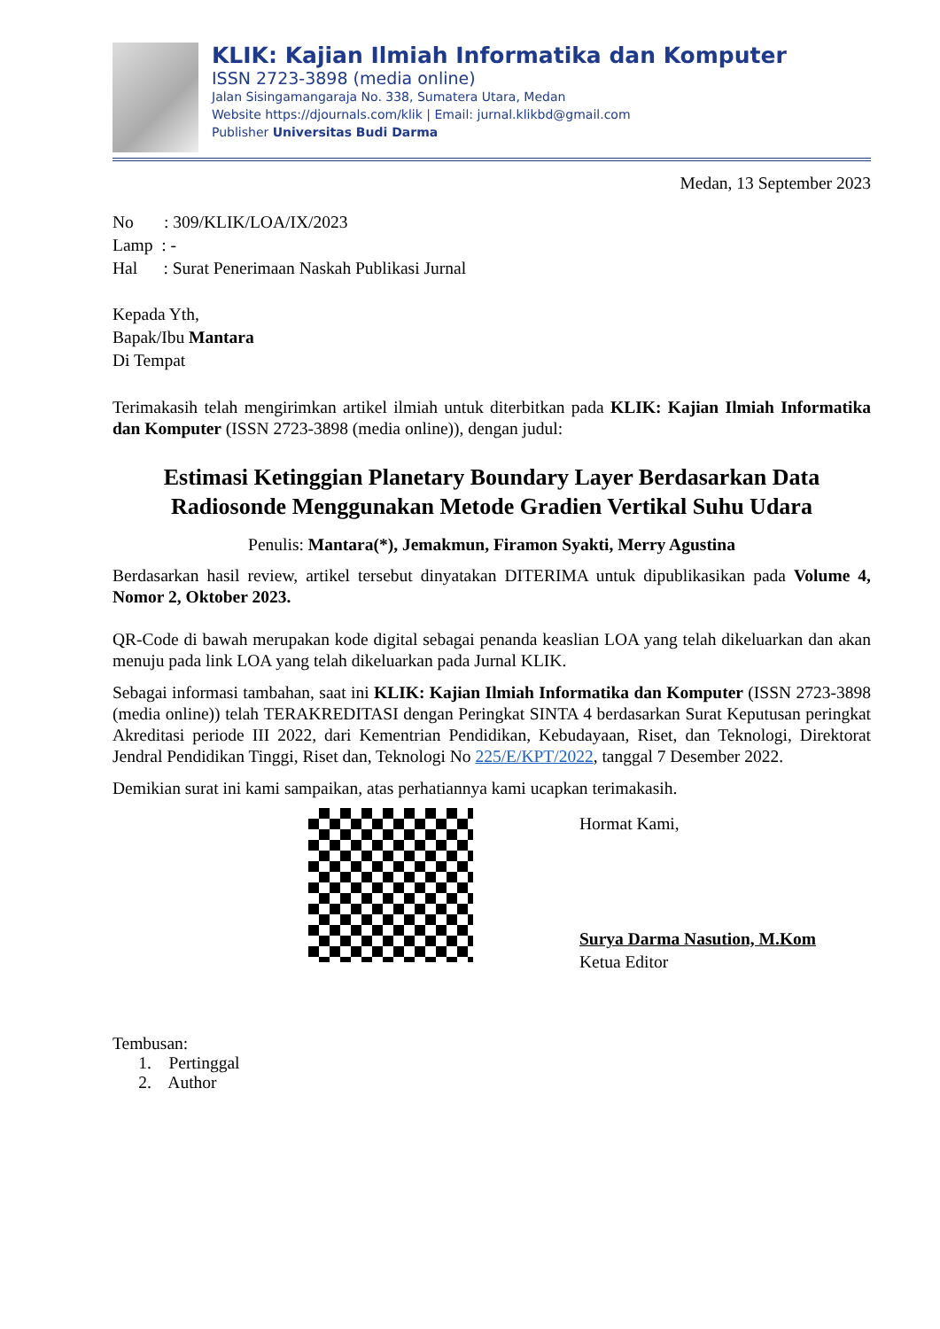KLIK: Kajian Ilmiah Informatika dan Komputer
ISSN 2723-3898 (media online)
Jalan Sisingamangaraja No. 338, Sumatera Utara, Medan
Website https://djournals.com/klik | Email: jurnal.klikbd@gmail.com
Publisher Universitas Budi Darma
Medan, 13 September 2023
No : 309/KLIK/LOA/IX/2023
Lamp : -
Hal : Surat Penerimaan Naskah Publikasi Jurnal
Kepada Yth,
Bapak/Ibu Mantara
Di Tempat
Terimakasih telah mengirimkan artikel ilmiah untuk diterbitkan pada KLIK: Kajian Ilmiah Informatika dan Komputer (ISSN 2723-3898 (media online)), dengan judul:
Estimasi Ketinggian Planetary Boundary Layer Berdasarkan Data Radiosonde Menggunakan Metode Gradien Vertikal Suhu Udara
Penulis: Mantara(*), Jemakmun, Firamon Syakti, Merry Agustina
Berdasarkan hasil review, artikel tersebut dinyatakan DITERIMA untuk dipublikasikan pada Volume 4, Nomor 2, Oktober 2023.
QR-Code di bawah merupakan kode digital sebagai penanda keaslian LOA yang telah dikeluarkan dan akan menuju pada link LOA yang telah dikeluarkan pada Jurnal KLIK.
Sebagai informasi tambahan, saat ini KLIK: Kajian Ilmiah Informatika dan Komputer (ISSN 2723-3898 (media online)) telah TERAKREDITASI dengan Peringkat SINTA 4 berdasarkan Surat Keputusan peringkat Akreditasi periode III 2022, dari Kementrian Pendidikan, Kebudayaan, Riset, dan Teknologi, Direktorat Jendral Pendidikan Tinggi, Riset dan, Teknologi No 225/E/KPT/2022, tanggal 7 Desember 2022.
Demikian surat ini kami sampaikan, atas perhatiannya kami ucapkan terimakasih.
Hormat Kami,
Surya Darma Nasution, M.Kom
Ketua Editor
Tembusan:
1. Pertinggal
2. Author